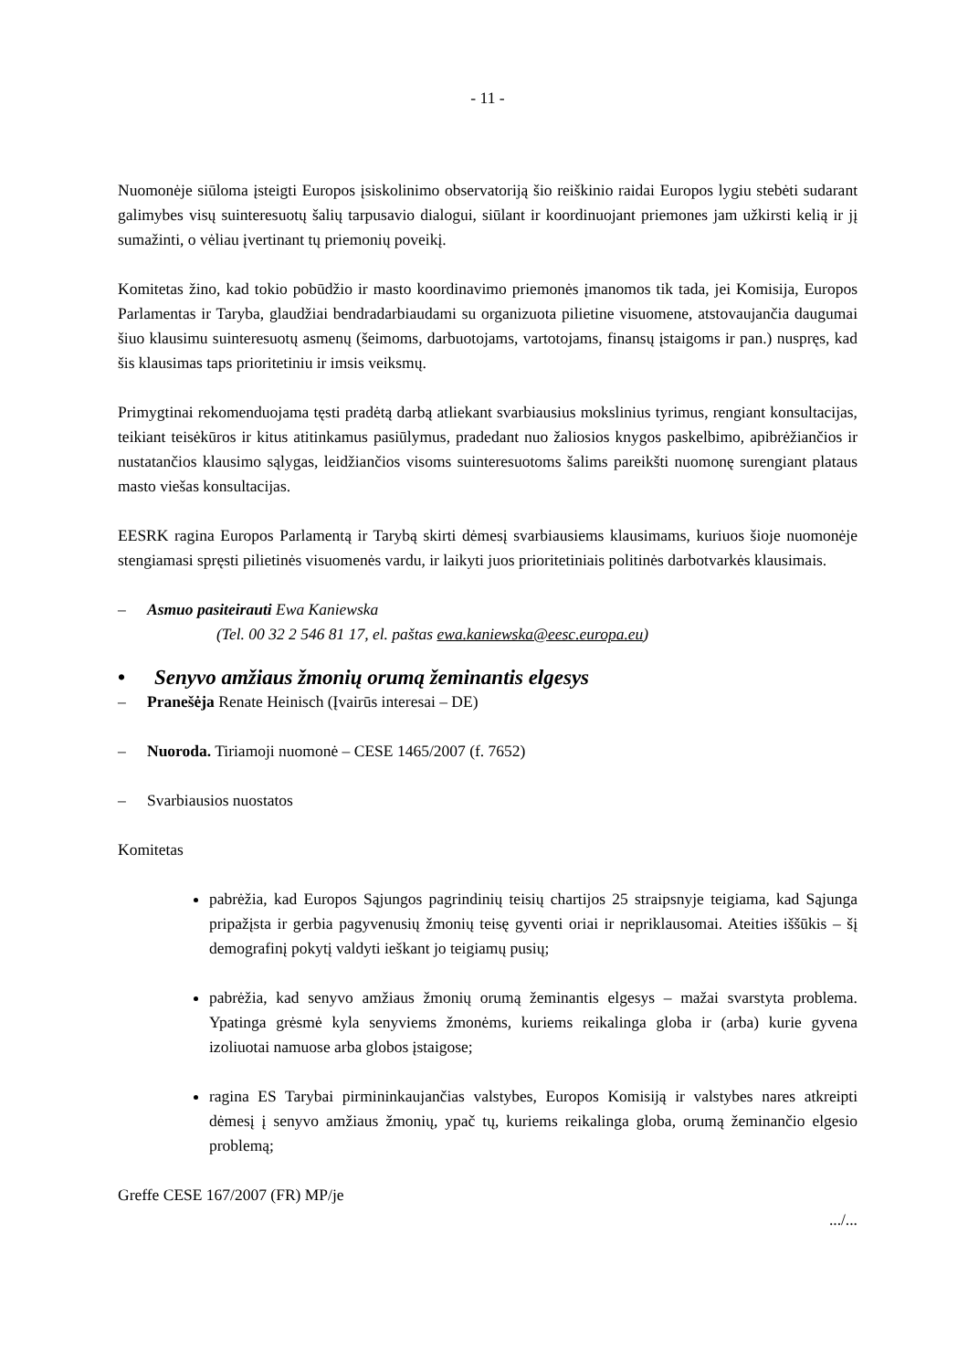- 11 -
Nuomonėje siūloma įsteigti Europos įsiskolinimo observatoriją šio reiškinio raidai Europos lygiu stebėti sudarant galimybes visų suinteresuotų šalių tarpusavio dialogui, siūlant ir koordinuojant priemones jam užkirsti kelią ir jį sumažinti, o vėliau įvertinant tų priemonių poveikį.
Komitetas žino, kad tokio pobūdžio ir masto koordinavimo priemonės įmanomos tik tada, jei Komisija, Europos Parlamentas ir Taryba, glaudžiai bendradarbiaudami su organizuota pilietine visuomene, atstovaujančia daugumai šiuo klausimu suinteresuotų asmenų (šeimoms, darbuotojams, vartotojams, finansų įstaigoms ir pan.) nuspręs, kad šis klausimas taps prioritetiniu ir imsis veiksmų.
Primygtinai rekomenduojama tęsti pradėtą darbą atliekant svarbiausius mokslinius tyrimus, rengiant konsultacijas, teikiant teisėkūros ir kitus atitinkamus pasiūlymus, pradedant nuo žaliosios knygos paskelbimo, apibrėžiančios ir nustatančios klausimo sąlygas, leidžiančios visoms suinteresuotoms šalims pareikšti nuomonę surengiant plataus masto viešas konsultacijas.
EESRK ragina Europos Parlamentą ir Tarybą skirti dėmesį svarbiausiems klausimams, kuriuos šioje nuomonėje stengiamasi spręsti pilietinės visuomenės vardu, ir laikyti juos prioritetiniais politinės darbotvarkės klausimais.
– Asmuo pasiteirauti Ewa Kaniewska
(Tel. 00 32 2 546 81 17, el. paštas ewa.kaniewska@eesc.europa.eu)
• Senyvo amžiaus žmonių orumą žeminantis elgesys
– Pranešėja Renate Heinisch (Įvairūs interesai – DE)
– Nuoroda. Tiriamoji nuomonė – CESE 1465/2007 (f. 7652)
– Svarbiausios nuostatos
Komitetas
pabrėžia, kad Europos Sąjungos pagrindinių teisių chartijos 25 straipsnyje teigiama, kad Sąjunga pripažįsta ir gerbia pagyvenusių žmonių teisę gyventi oriai ir nepriklausomai. Ateities iššūkis – šį demografinį pokytį valdyti ieškant jo teigiamų pusių;
pabrėžia, kad senyvo amžiaus žmonių orumą žeminantis elgesys – mažai svarstyta problema. Ypatinga grėsmė kyla senyviems žmonėms, kuriems reikalinga globa ir (arba) kurie gyvena izoliuotai namuose arba globos įstaigose;
ragina ES Tarybai pirmininkaujančias valstybes, Europos Komisiją ir valstybes nares atkreipti dėmesį į senyvo amžiaus žmonių, ypač tų, kuriems reikalinga globa, orumą žeminančio elgesio problemą;
Greffe CESE 167/2007 (FR) MP/je
.../...